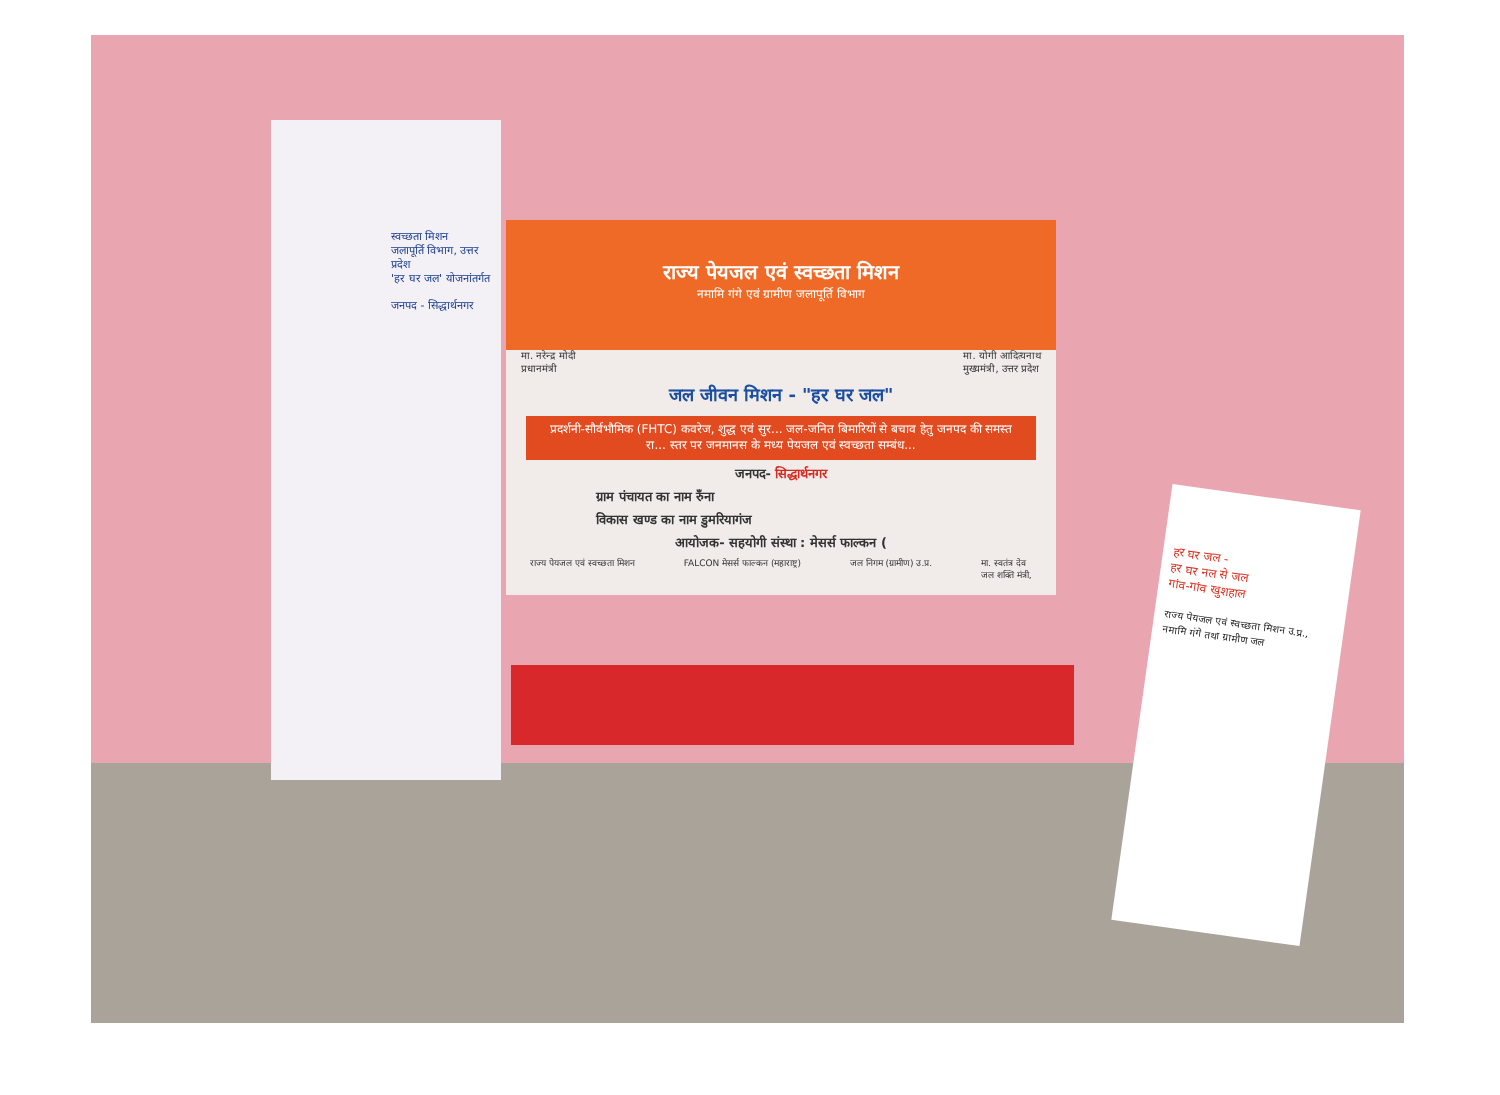स्वच्छता मिशन
जलापूर्ति विभाग, उत्तर प्रदेश
'हर घर जल' योजनांतर्गत
जनपद - सिद्धार्थनगर
राज्य पेयजल एवं स्वच्छता मिशन
नमामि गंगे एवं ग्रामीण जलापूर्ति विभाग
मा. नरेन्द्र मोदी
प्रधानमंत्री मा. योगी आदित्यनाथ
मुख्यमंत्री, उत्तर प्रदेश
जल जीवन मिशन - "हर घर जल"
प्रदर्शनी-सौर्वभौमिक (FHTC) कवरेज, शुद्ध एवं सुर... जल-जनित बिमारियों से बचाव हेतु जनपद की समस्त रा... स्तर पर जनमानस के मध्य पेयजल एवं स्वच्छता सम्बंध...
जनपद- सिद्धार्थनगर
ग्राम पंचायत का नाम रुँना
विकास खण्ड का नाम डुमरियागंज
आयोजक- सहयोगी संस्था : मेसर्स फाल्कन (
राज्य पेयजल एवं स्वच्छता मिशन FALCON मेसर्स फाल्कन (महाराष्ट्र) जल निगम (ग्रामीण) उ.प्र. मा. स्वतंत्र देव
जल शक्ति मंत्री,
हर घर जल -
हर घर नल से जल
गांव-गांव खुशहाल
राज्य पेयजल एवं स्वच्छता मिशन उ.प्र., नमामि गंगे तथा ग्रामीण जल